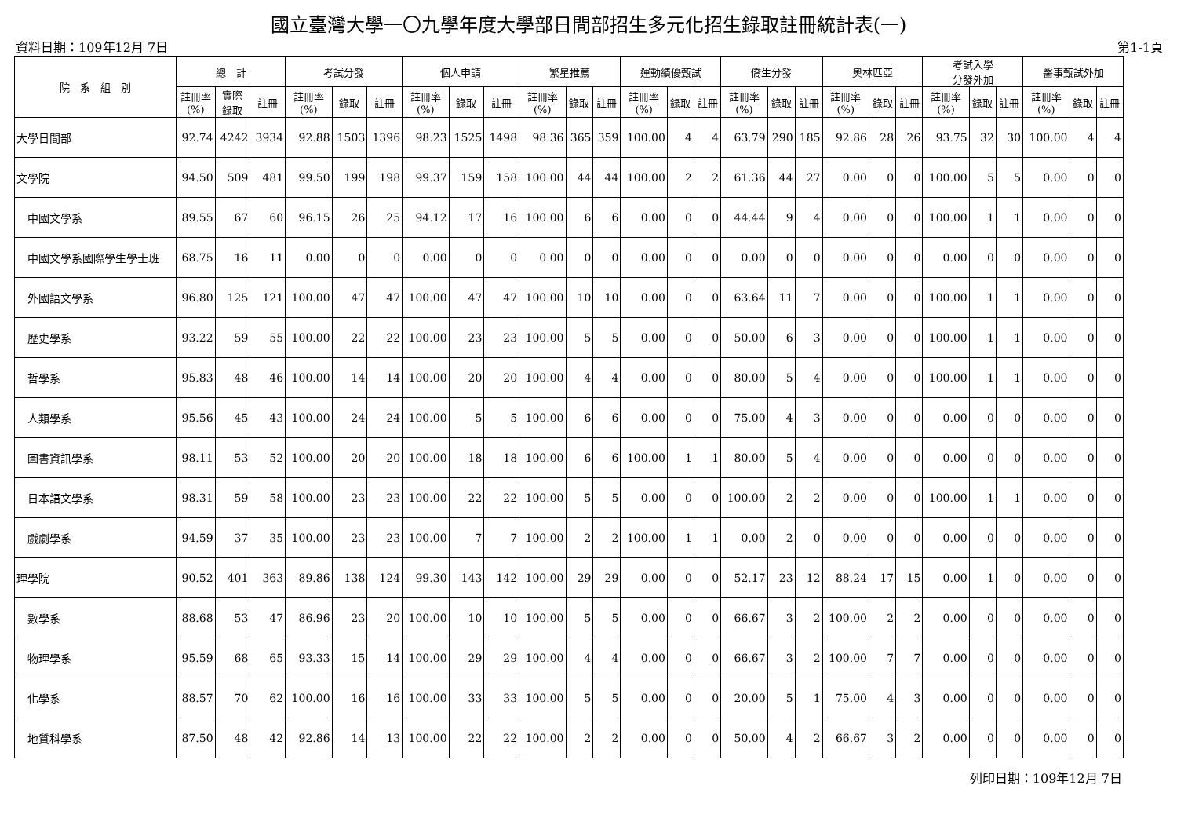國立臺灣大學一〇九學年度大學部日間部招生多元化招生錄取註冊統計表(一)
資料日期：109年12月 7日 第1-1頁
| 院 系 組 別 | 總 計 | | | 考試分發 | | | 個人申請 | | | 繁星推薦 | | | 運動績優甄試 | | | 僑生分發 | | | 奧林匹亞 | | | 考試入學 分發外加 | | | 醫事甄試外加 | | |
| --- | --- | --- | --- | --- | --- | --- | --- | --- | --- | --- | --- | --- | --- | --- | --- | --- | --- | --- | --- | --- | --- | --- | --- | --- | --- | --- | --- |
| | 註冊率 (%) | 實際 錄取 | 註冊 | 註冊率 (%) | 錄取 | 註冊 | 註冊率 (%) | 錄取 | 註冊 | 註冊率 (%) | 錄取 | 註冊 | 註冊率 (%) | 錄取 | 註冊 | 註冊率 (%) | 錄取 | 註冊 | 註冊率 (%) | 錄取 | 註冊 | 註冊率 (%) | 錄取 | 註冊 | 註冊率 (%) | 錄取 | 註冊 |
| 大學日間部 | 92.74 | 4242 | 3934 | 92.88 | 1503 | 1396 | 98.23 | 1525 | 1498 | 98.36 | 365 | 359 | 100.00 | 4 | 4 | 63.79 | 290 | 185 | 92.86 | 28 | 26 | 93.75 | 32 | 30 | 100.00 | 4 | 4 |
| 文學院 | 94.50 | 509 | 481 | 99.50 | 199 | 198 | 99.37 | 159 | 158 | 100.00 | 44 | 44 | 100.00 | 2 | 2 | 61.36 | 44 | 27 | 0.00 | 0 | 0 | 100.00 | 5 | 5 | 0.00 | 0 | 0 |
| 中國文學系 | 89.55 | 67 | 60 | 96.15 | 26 | 25 | 94.12 | 17 | 16 | 100.00 | 6 | 6 | 0.00 | 0 | 0 | 44.44 | 9 | 4 | 0.00 | 0 | 0 | 100.00 | 1 | 1 | 0.00 | 0 | 0 |
| 中國文學系國際學生學士班 | 68.75 | 16 | 11 | 0.00 | 0 | 0 | 0.00 | 0 | 0 | 0.00 | 0 | 0 | 0.00 | 0 | 0 | 0.00 | 0 | 0 | 0.00 | 0 | 0 | 0.00 | 0 | 0 | 0.00 | 0 | 0 |
| 外國語文學系 | 96.80 | 125 | 121 | 100.00 | 47 | 47 | 100.00 | 47 | 47 | 100.00 | 10 | 10 | 0.00 | 0 | 0 | 63.64 | 11 | 7 | 0.00 | 0 | 0 | 100.00 | 1 | 1 | 0.00 | 0 | 0 |
| 歷史學系 | 93.22 | 59 | 55 | 100.00 | 22 | 22 | 100.00 | 23 | 23 | 100.00 | 5 | 5 | 0.00 | 0 | 0 | 50.00 | 6 | 3 | 0.00 | 0 | 0 | 100.00 | 1 | 1 | 0.00 | 0 | 0 |
| 哲學系 | 95.83 | 48 | 46 | 100.00 | 14 | 14 | 100.00 | 20 | 20 | 100.00 | 4 | 4 | 0.00 | 0 | 0 | 80.00 | 5 | 4 | 0.00 | 0 | 0 | 100.00 | 1 | 1 | 0.00 | 0 | 0 |
| 人類學系 | 95.56 | 45 | 43 | 100.00 | 24 | 24 | 100.00 | 5 | 5 | 100.00 | 6 | 6 | 0.00 | 0 | 0 | 75.00 | 4 | 3 | 0.00 | 0 | 0 | 0.00 | 0 | 0 | 0.00 | 0 | 0 |
| 圖書資訊學系 | 98.11 | 53 | 52 | 100.00 | 20 | 20 | 100.00 | 18 | 18 | 100.00 | 6 | 6 | 100.00 | 1 | 1 | 80.00 | 5 | 4 | 0.00 | 0 | 0 | 0.00 | 0 | 0 | 0.00 | 0 | 0 |
| 日本語文學系 | 98.31 | 59 | 58 | 100.00 | 23 | 23 | 100.00 | 22 | 22 | 100.00 | 5 | 5 | 0.00 | 0 | 0 | 100.00 | 2 | 2 | 0.00 | 0 | 0 | 100.00 | 1 | 1 | 0.00 | 0 | 0 |
| 戲劇學系 | 94.59 | 37 | 35 | 100.00 | 23 | 23 | 100.00 | 7 | 7 | 100.00 | 2 | 2 | 100.00 | 1 | 1 | 0.00 | 2 | 0 | 0.00 | 0 | 0 | 0.00 | 0 | 0 | 0.00 | 0 | 0 |
| 理學院 | 90.52 | 401 | 363 | 89.86 | 138 | 124 | 99.30 | 143 | 142 | 100.00 | 29 | 29 | 0.00 | 0 | 0 | 52.17 | 23 | 12 | 88.24 | 17 | 15 | 0.00 | 1 | 0 | 0.00 | 0 | 0 |
| 數學系 | 88.68 | 53 | 47 | 86.96 | 23 | 20 | 100.00 | 10 | 10 | 100.00 | 5 | 5 | 0.00 | 0 | 0 | 66.67 | 3 | 2 | 100.00 | 2 | 2 | 0.00 | 0 | 0 | 0.00 | 0 | 0 |
| 物理學系 | 95.59 | 68 | 65 | 93.33 | 15 | 14 | 100.00 | 29 | 29 | 100.00 | 4 | 4 | 0.00 | 0 | 0 | 66.67 | 3 | 2 | 100.00 | 7 | 7 | 0.00 | 0 | 0 | 0.00 | 0 | 0 |
| 化學系 | 88.57 | 70 | 62 | 100.00 | 16 | 16 | 100.00 | 33 | 33 | 100.00 | 5 | 5 | 0.00 | 0 | 0 | 20.00 | 5 | 1 | 75.00 | 4 | 3 | 0.00 | 0 | 0 | 0.00 | 0 | 0 |
| 地質科學系 | 87.50 | 48 | 42 | 92.86 | 14 | 13 | 100.00 | 22 | 22 | 100.00 | 2 | 2 | 0.00 | 0 | 0 | 50.00 | 4 | 2 | 66.67 | 3 | 2 | 0.00 | 0 | 0 | 0.00 | 0 | 0 |
列印日期：109年12月 7日